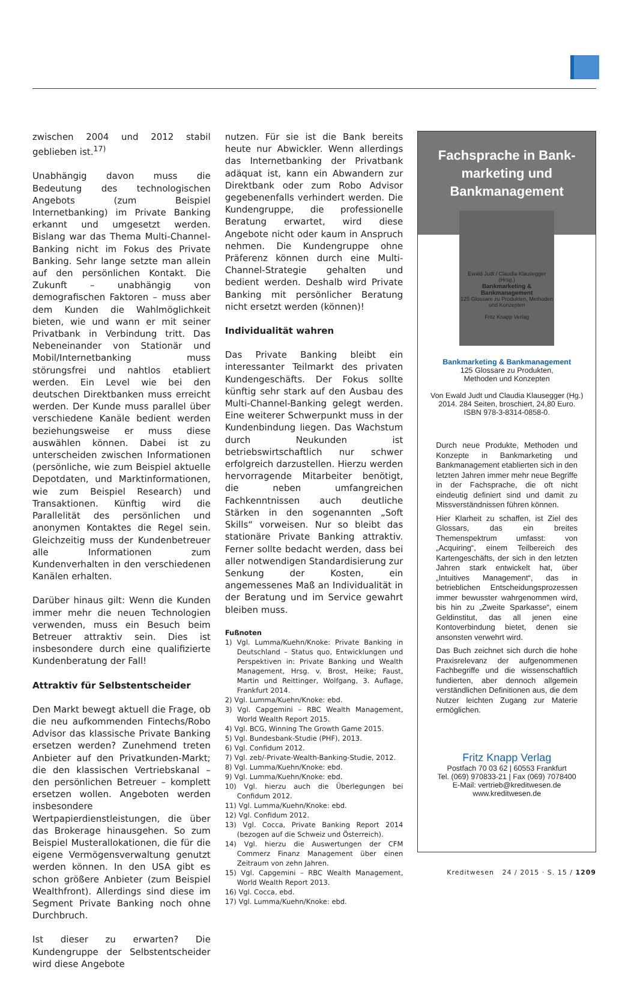zwischen 2004 und 2012 stabil geblieben ist.<sup>17)</sup>
Unabhängig davon muss die Bedeutung des technologischen Angebots (zum Beispiel Internetbanking) im Private Banking erkannt und umgesetzt werden. Bislang war das Thema Multi-Channel-Banking nicht im Fokus des Private Banking. Sehr lange setzte man allein auf den persönlichen Kontakt. Die Zukunft – unabhängig von demografischen Faktoren – muss aber dem Kunden die Wahlmöglichkeit bieten, wie und wann er mit seiner Privatbank in Verbindung tritt. Das Nebeneinander von Stationär und Mobil/Internetbanking muss störungsfrei und nahtlos etabliert werden. Ein Level wie bei den deutschen Direktbanken muss erreicht werden. Der Kunde muss parallel über verschiedene Kanäle bedient werden beziehungsweise er muss diese auswählen können. Dabei ist zu unterscheiden zwischen Informationen (persönliche, wie zum Beispiel aktuelle Depotdaten, und Marktinformationen, wie zum Beispiel Research) und Transaktionen. Künftig wird die Parallelität des persönlichen und anonymen Kontaktes die Regel sein. Gleichzeitig muss der Kundenbetreuer alle Informationen zum Kundenverhalten in den verschiedenen Kanälen erhalten.
Darüber hinaus gilt: Wenn die Kunden immer mehr die neuen Technologien verwenden, muss ein Besuch beim Betreuer attraktiv sein. Dies ist insbesondere durch eine qualifizierte Kundenberatung der Fall!
Attraktiv für Selbstentscheider
Den Markt bewegt aktuell die Frage, ob die neu aufkommenden Fintechs/Robo Advisor das klassische Private Banking ersetzen werden? Zunehmend treten Anbieter auf den Privatkunden-Markt; die den klassischen Vertriebskanal – den persönlichen Betreuer – komplett ersetzen wollen. Angeboten werden insbesondere Wertpapierdienstleistungen, die über das Brokerage hinausgehen. So zum Beispiel Musterallokationen, die für die eigene Vermögensverwaltung genutzt werden können. In den USA gibt es schon größere Anbieter (zum Beispiel Wealthfront). Allerdings sind diese im Segment Private Banking noch ohne Durchbruch.
Ist dieser zu erwarten? Die Kundengruppe der Selbstentscheider wird diese Angebote
nutzen. Für sie ist die Bank bereits heute nur Abwickler. Wenn allerdings das Internetbanking der Privatbank adäquat ist, kann ein Abwandern zur Direktbank oder zum Robo Advisor gegebenenfalls verhindert werden. Die Kundengruppe, die professionelle Beratung erwartet, wird diese Angebote nicht oder kaum in Anspruch nehmen. Die Kundengruppe ohne Präferenz können durch eine Multi-Channel-Strategie gehalten und bedient werden. Deshalb wird Private Banking mit persönlicher Beratung nicht ersetzt werden (können)!
Individualität wahren
Das Private Banking bleibt ein interessanter Teilmarkt des privaten Kundengeschäfts. Der Fokus sollte künftig sehr stark auf den Ausbau des Multi-Channel-Banking gelegt werden. Eine weiterer Schwerpunkt muss in der Kundenbindung liegen. Das Wachstum durch Neukunden ist betriebswirtschaftlich nur schwer erfolgreich darzustellen. Hierzu werden hervorragende Mitarbeiter benötigt, die neben umfangreichen Fachkenntnissen auch deutliche Stärken in den sogenannten „Soft Skills“ vorweisen. Nur so bleibt das stationäre Private Banking attraktiv. Ferner sollte bedacht werden, dass bei aller notwendigen Standardisierung zur Senkung der Kosten, ein angemessenes Maß an Individualität in der Beratung und im Service gewahrt bleiben muss.
Fußnoten
1) Vgl. Lumma/Kuehn/Knoke: Private Banking in Deutschland – Status quo, Entwicklungen und Perspektiven in: Private Banking und Wealth Management, Hrsg. v. Brost, Heike; Faust, Martin und Reittinger, Wolfgang, 3. Auflage, Frankfurt 2014.
2) Vgl. Lumma/Kuehn/Knoke: ebd.
3) Vgl. Capgemini – RBC Wealth Management, World Wealth Report 2015.
4) Vgl. BCG, Winning The Growth Game 2015.
5) Vgl. Bundesbank-Studie (PHF), 2013.
6) Vgl. Confidum 2012.
7) Vgl. zeb/-Private-Wealth-Banking-Studie, 2012.
8) Vgl. Lumma/Kuehn/Knoke: ebd.
9) Vgl. Lumma/Kuehn/Knoke: ebd.
10) Vgl. hierzu auch die Überlegungen bei Confidum 2012.
11) Vgl. Lumma/Kuehn/Knoke: ebd.
12) Vgl. Confidum 2012.
13) Vgl. Cocca, Private Banking Report 2014 (bezogen auf die Schweiz und Österreich).
14) Vgl. hierzu die Auswertungen der CFM Commerz Finanz Management über einen Zeitraum von zehn Jahren.
15) Vgl. Capgemini – RBC Wealth Management, World Wealth Report 2013.
16) Vgl. Cocca, ebd.
17) Vgl. Lumma/Kuehn/Knoke: ebd.
Fachsprache in Bank-
marketing und
Bankmanagement
Ewald Judt / Claudia Klausegger (Hrsg.)
Bankmarketing & Bankmanagement
125 Glossare zu Produkten, Methoden und Konzepten
Fritz Knapp Verlag
Bankmarketing & Bankmanagement
125 Glossare zu Produkten,
Methoden und Konzepten
Von Ewald Judt und Claudia Klausegger (Hg.)
2014. 284 Seiten, broschiert, 24,80 Euro.
ISBN 978-3-8314-0858-0.
Durch neue Produkte, Methoden und Konzepte in Bankmarketing und Bankmanagement etablierten sich in den letzten Jahren immer mehr neue Begriffe in der Fachsprache, die oft nicht eindeutig definiert sind und damit zu Missverständnissen führen können.
Hier Klarheit zu schaffen, ist Ziel des Glossars, das ein breites Themenspektrum umfasst: von „Acquiring“, einem Teilbereich des Kartengeschäfts, der sich in den letzten Jahren stark entwickelt hat, über „Intuitives Management“, das in betrieblichen Entscheidungsprozessen immer bewusster wahrgenommen wird, bis hin zu „Zweite Sparkasse“, einem Geldinstitut, das all jenen eine Kontoverbindung bietet, denen sie ansonsten verwehrt wird.
Das Buch zeichnet sich durch die hohe Praxisrelevanz der aufgenommenen Fachbegriffe und die wissenschaftlich fundierten, aber dennoch allgemein verständlichen Definitionen aus, die dem Nutzer leichten Zugang zur Materie ermöglichen.
Fritz Knapp Verlag
Postfach 70 03 62 | 60553 Frankfurt
Tel. (069) 970833-21 | Fax (069) 7078400
E-Mail: vertrieb@kreditwesen.de
www.kreditwesen.de
Kreditwesen 24 / 2015 · S. 15 / 1209